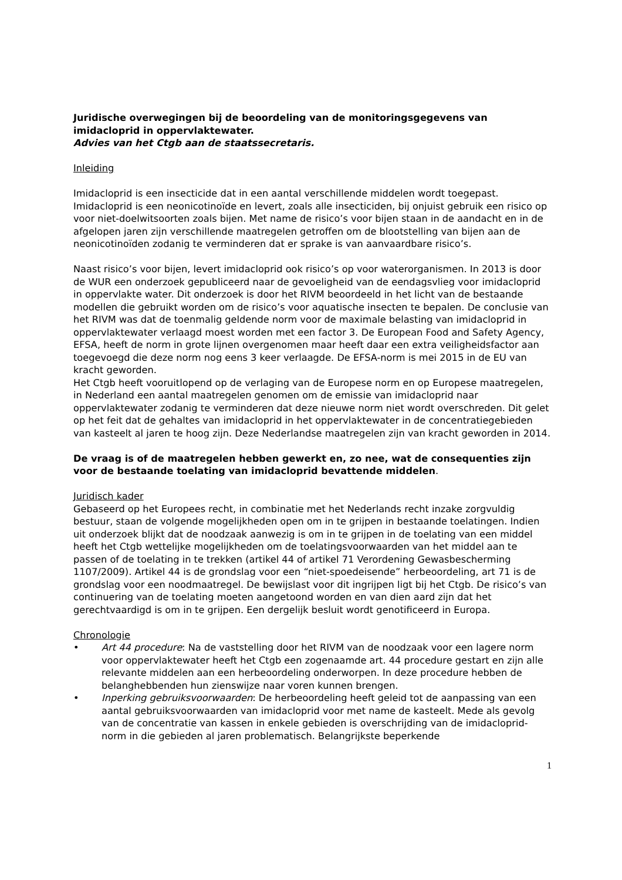Juridische overwegingen bij de beoordeling van de monitoringsgegevens van imidacloprid in oppervlaktewater.
Advies van het Ctgb aan de staatssecretaris.
Inleiding
Imidacloprid is een insecticide dat in een aantal verschillende middelen wordt toegepast. Imidacloprid is een neonicotinoïde en levert, zoals alle insecticiden, bij onjuist gebruik een risico op voor niet-doelwitsoorten zoals bijen. Met name de risico’s voor bijen staan in de aandacht en in de afgelopen jaren zijn verschillende maatregelen getroffen om de blootstelling van bijen aan de neonicotinoïden zodanig te verminderen dat er sprake is van aanvaardbare risico’s.
Naast risico’s voor bijen, levert imidacloprid ook risico’s op voor waterorganismen. In 2013 is door de WUR een onderzoek gepubliceerd naar de gevoeligheid van de eendagsvlieg voor imidacloprid in oppervlakte water. Dit onderzoek is door het RIVM beoordeeld in het licht van de bestaande modellen die gebruikt worden om de risico’s voor aquatische insecten te bepalen. De conclusie van het RIVM was dat de toenmalig geldende norm voor de maximale belasting van imidacloprid in oppervlaktewater verlaagd moest worden met een factor 3. De European Food and Safety Agency, EFSA, heeft de norm in grote lijnen overgenomen maar heeft daar een extra veiligheidsfactor aan toegevoegd die deze norm nog eens 3 keer verlaagde. De EFSA-norm is mei 2015 in de EU van kracht geworden.
Het Ctgb heeft vooruitlopend op de verlaging van de Europese norm en op Europese maatregelen, in Nederland een aantal maatregelen genomen om de emissie van imidacloprid naar oppervlaktewater zodanig te verminderen dat deze nieuwe norm niet wordt overschreden. Dit gelet op het feit dat de gehaltes van imidacloprid in het oppervlaktewater in de concentratiegebieden van kasteelt al jaren te hoog zijn. Deze Nederlandse maatregelen zijn van kracht geworden in 2014.
De vraag is of de maatregelen hebben gewerkt en, zo nee, wat de consequenties zijn voor de bestaande toelating van imidacloprid bevattende middelen.
Juridisch kader
Gebaseerd op het Europees recht, in combinatie met het Nederlands recht inzake zorgvuldig bestuur, staan de volgende mogelijkheden open om in te grijpen in bestaande toelatingen. Indien uit onderzoek blijkt dat de noodzaak aanwezig is om in te grijpen in de toelating van een middel heeft het Ctgb wettelijke mogelijkheden om de toelatingsvoorwaarden van het middel aan te passen of de toelating in te trekken (artikel 44 of artikel 71 Verordening Gewasbescherming 1107/2009). Artikel 44 is de grondslag voor een “niet-spoedeisende” herbeoordeling, art 71 is de grondslag voor een noodmaatregel. De bewijslast voor dit ingrijpen ligt bij het Ctgb. De risico’s van continuering van de toelating moeten aangetoond worden en van dien aard zijn dat het gerechtvaardigd is om in te grijpen. Een dergelijk besluit wordt genotificeerd in Europa.
Chronologie
• Art 44 procedure: Na de vaststelling door het RIVM van de noodzaak voor een lagere norm voor oppervlaktewater heeft het Ctgb een zogenaamde art. 44 procedure gestart en zijn alle relevante middelen aan een herbeoordeling onderworpen. In deze procedure hebben de belanghebbenden hun zienswijze naar voren kunnen brengen.
• Inperking gebruiksvoorwaarden: De herbeoordeling heeft geleid tot de aanpassing van een aantal gebruiksvoorwaarden van imidacloprid voor met name de kasteelt. Mede als gevolg van de concentratie van kassen in enkele gebieden is overschrijding van de imidacloprid-norm in die gebieden al jaren problematisch. Belangrijkste beperkende
1